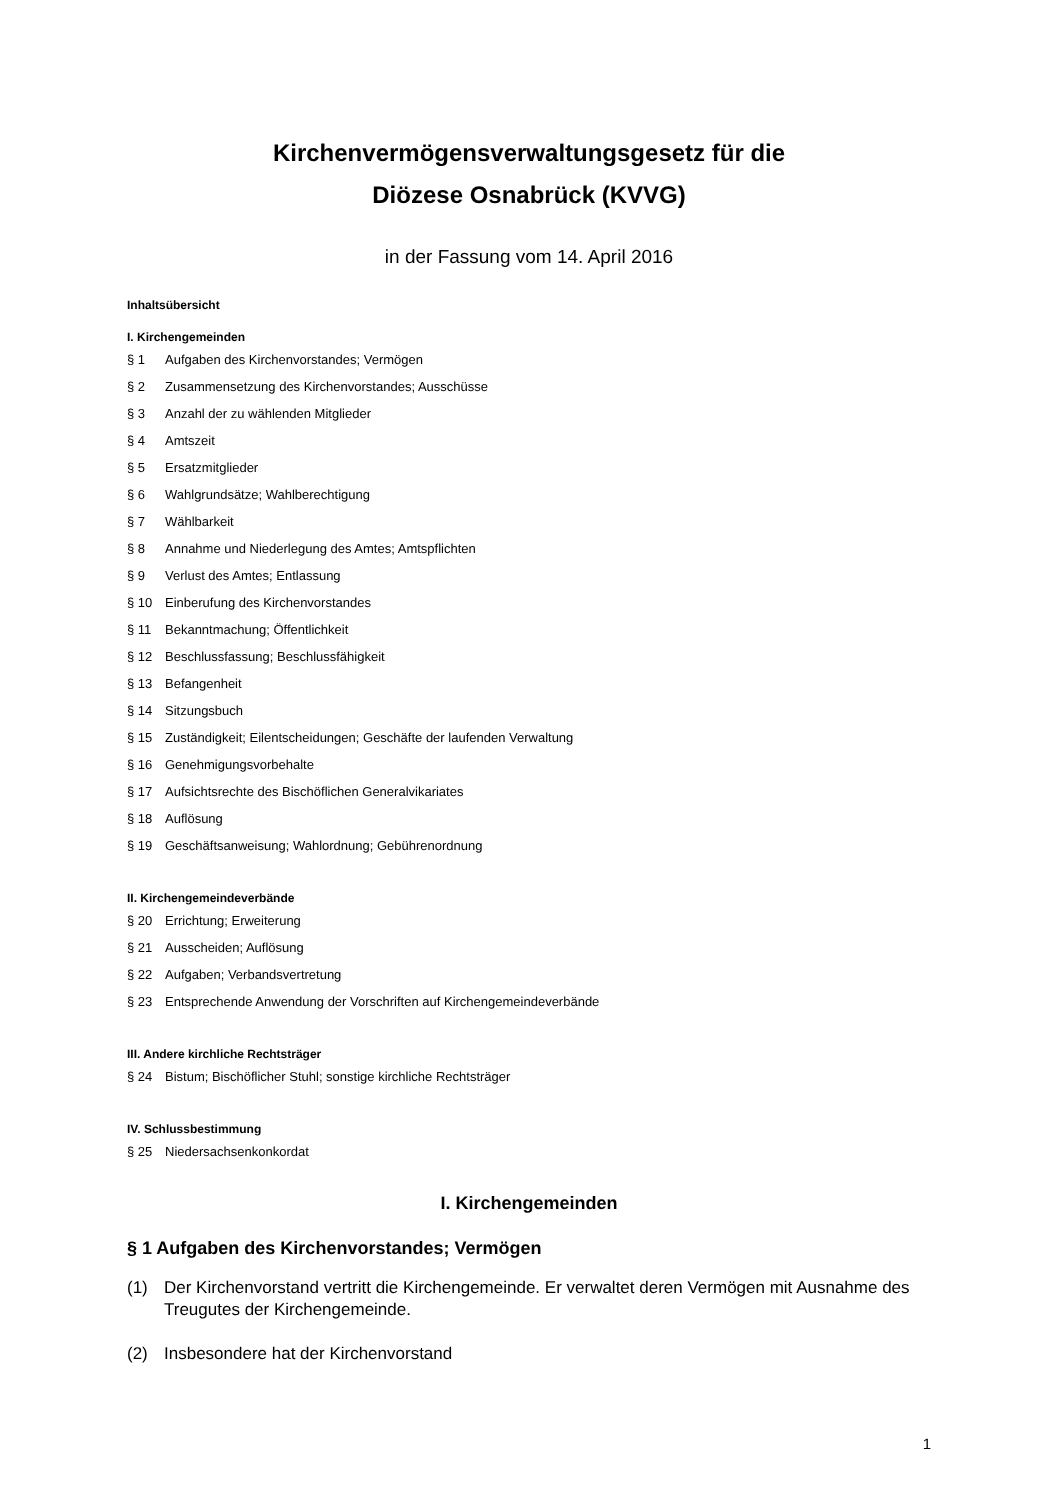Kirchenvermögensverwaltungsgesetz für die
Diözese Osnabrück (KVVG)
in der Fassung vom 14. April 2016
Inhaltsübersicht
I. Kirchengemeinden
§ 1 Aufgaben des Kirchenvorstandes; Vermögen
§ 2 Zusammensetzung des Kirchenvorstandes; Ausschüsse
§ 3 Anzahl der zu wählenden Mitglieder
§ 4 Amtszeit
§ 5 Ersatzmitglieder
§ 6 Wahlgrundsätze; Wahlberechtigung
§ 7 Wählbarkeit
§ 8 Annahme und Niederlegung des Amtes; Amtspflichten
§ 9 Verlust des Amtes; Entlassung
§ 10 Einberufung des Kirchenvorstandes
§ 11 Bekanntmachung; Öffentlichkeit
§ 12 Beschlussfassung; Beschlussfähigkeit
§ 13 Befangenheit
§ 14 Sitzungsbuch
§ 15 Zuständigkeit; Eilentscheidungen; Geschäfte der laufenden Verwaltung
§ 16 Genehmigungsvorbehalte
§ 17 Aufsichtsrechte des Bischöflichen Generalvikariates
§ 18 Auflösung
§ 19 Geschäftsanweisung; Wahlordnung; Gebührenordnung
II. Kirchengemeindeverbände
§ 20 Errichtung; Erweiterung
§ 21 Ausscheiden; Auflösung
§ 22 Aufgaben; Verbandsvertretung
§ 23 Entsprechende Anwendung der Vorschriften auf Kirchengemeindeverbände
III. Andere kirchliche Rechtsträger
§ 24 Bistum; Bischöflicher Stuhl; sonstige kirchliche Rechtsträger
IV. Schlussbestimmung
§ 25 Niedersachsenkonkordat
I. Kirchengemeinden
§ 1 Aufgaben des Kirchenvorstandes; Vermögen
(1) Der Kirchenvorstand vertritt die Kirchengemeinde. Er verwaltet deren Vermögen mit Ausnahme des Treugutes der Kirchengemeinde.
(2) Insbesondere hat der Kirchenvorstand
1